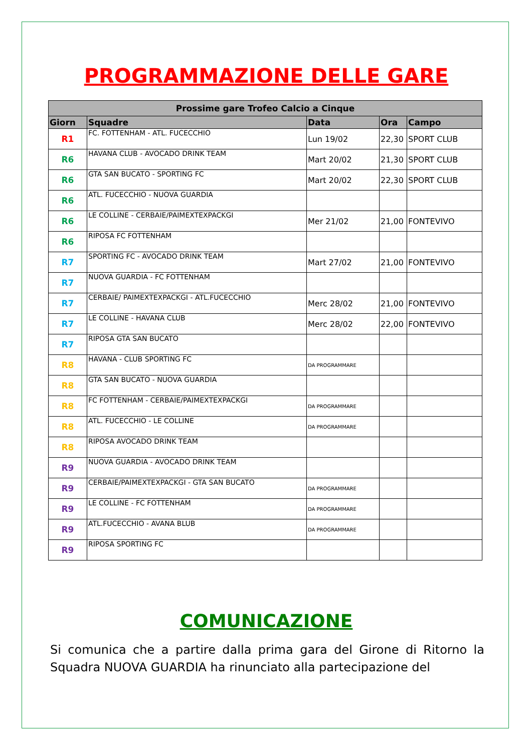PROGRAMMAZIONE DELLE GARE
| Prossime gare Trofeo Calcio a Cinque | | | | |
| --- | --- | --- | --- | --- |
| Giorn | Squadre | Data | Ora | Campo |
| R1 | FC. FOTTENHAM - ATL. FUCECCHIO | Lun 19/02 | 22,30 | SPORT CLUB |
| R6 | HAVANA CLUB - AVOCADO DRINK TEAM | Mart 20/02 | 21,30 | SPORT CLUB |
| R6 | GTA SAN BUCATO - SPORTING FC | Mart 20/02 | 22,30 | SPORT CLUB |
| R6 | ATL. FUCECCHIO - NUOVA GUARDIA | | | |
| R6 | LE COLLINE - CERBAIE/PAIMEXTEXPACKGI | Mer 21/02 | 21,00 | FONTEVIVO |
| R6 | RIPOSA FC FOTTENHAM | | | |
| R7 | SPORTING FC - AVOCADO DRINK TEAM | Mart 27/02 | 21,00 | FONTEVIVO |
| R7 | NUOVA GUARDIA - FC FOTTENHAM | | | |
| R7 | CERBAIE/ PAIMEXTEXPACKGI - ATL.FUCECCHIO | Merc 28/02 | 21,00 | FONTEVIVO |
| R7 | LE COLLINE - HAVANA CLUB | Merc 28/02 | 22,00 | FONTEVIVO |
| R7 | RIPOSA GTA SAN BUCATO | | | |
| R8 | HAVANA - CLUB SPORTING FC | DA PROGRAMMARE | | |
| R8 | GTA SAN BUCATO - NUOVA GUARDIA | | | |
| R8 | FC FOTTENHAM - CERBAIE/PAIMEXTEXPACKGI | DA PROGRAMMARE | | |
| R8 | ATL. FUCECCHIO - LE COLLINE | DA PROGRAMMARE | | |
| R8 | RIPOSA AVOCADO DRINK TEAM | | | |
| R9 | NUOVA GUARDIA - AVOCADO DRINK TEAM | | | |
| R9 | CERBAIE/PAIMEXTEXPACKGI - GTA SAN BUCATO | DA PROGRAMMARE | | |
| R9 | LE COLLINE - FC FOTTENHAM | DA PROGRAMMARE | | |
| R9 | ATL.FUCECCHIO - AVANA BLUB | DA PROGRAMMARE | | |
| R9 | RIPOSA SPORTING FC | | | |
COMUNICAZIONE
Si comunica che a partire dalla prima gara del Girone di Ritorno la Squadra NUOVA GUARDIA ha rinunciato alla partecipazione del